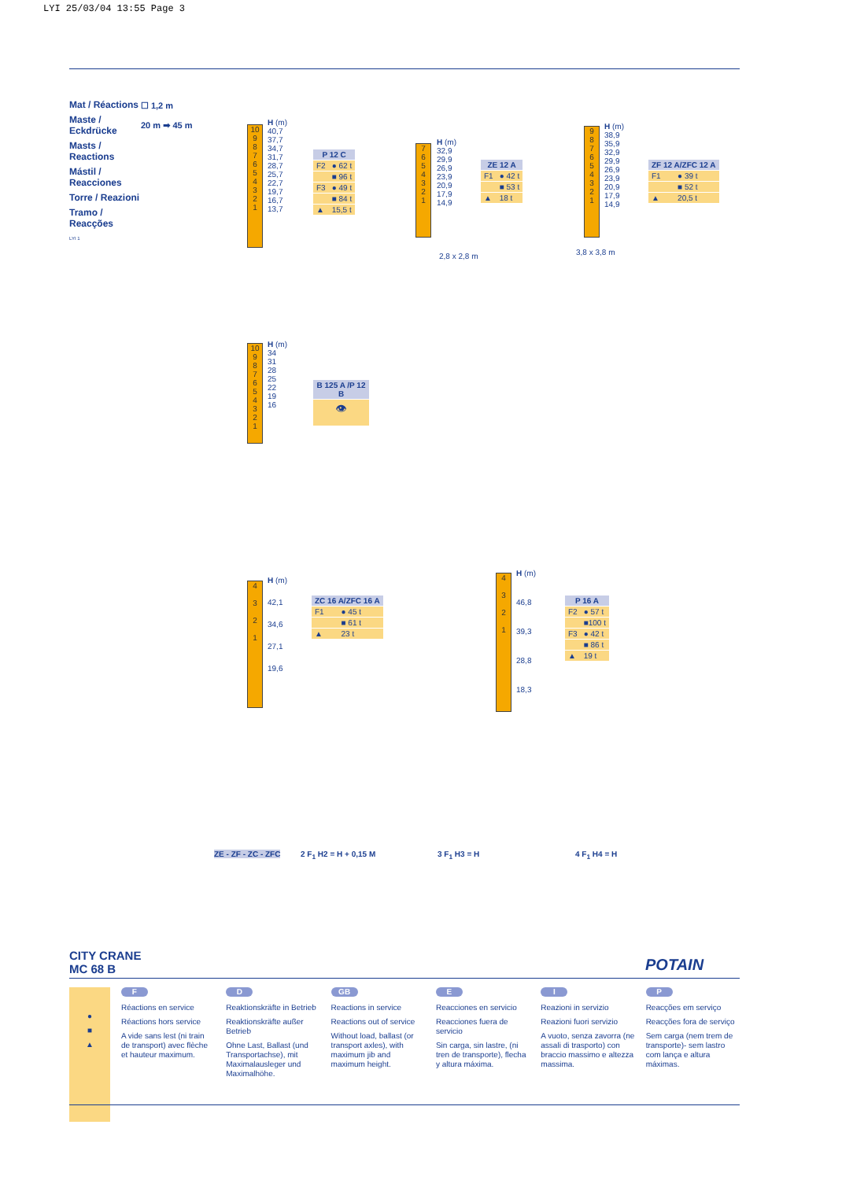LYI 25/03/04 13:55 Page 3
Mat / Réactions
Maste / Eckdrücke
Masts / Reactions
Mástil / Reacciones
Torre / Reazioni
Tramo / Reacções
LYI 1
☐ 1,2 m
20 m ➡ 45 m
10
9
8
7
6
5
4
3
2
1
H (m)
40,7
37,7
34,7
31,7
28,7
25,7
22,7
19,7
16,7
13,7
| P 12 C | |
| --- | --- |
| F2 | ● 62 t |
| | ■ 96 t |
| F3 | ● 49 t |
| | ■ 84 t |
| ▲ | 15,5 t |
7
6
5
4
3
2
1
H (m)
32,9
29,9
26,9
23,9
20,9
17,9
14,9
2,8 x 2,8 m
| ZE 12 A | |
| --- | --- |
| F1 | ● 42 t |
| | ■ 53 t |
| ▲ | 18 t |
9
8
7
6
5
4
3
2
1
H (m)
38,9
35,9
32,9
29,9
26,9
23,9
20,9
17,9
14,9
3,8 x 3,8 m
| ZF 12 A/ZFC 12 A | |
| --- | --- |
| F1 | ● 39 t |
| | ■ 52 t |
| ▲ | 20,5 t |
10
9
8
7
6
5
4
3
2
1
H (m)
34
31
28
25
22
19
16
| B 125 A /P 12 B |
| --- |
| 👁 |
4
3
2
1
H (m)
42,1
34,6
27,1
19,6
| ZC 16 A/ZFC 16 A | |
| --- | --- |
| F1 | ● 45 t |
| | ■ 61 t |
| ▲ | 23 t |
4
3
2
1
H (m)
46,8
39,3
28,8
18,3
| P 16 A | |
| --- | --- |
| F2 | ● 57 t |
| | ■100 t |
| F3 | ● 42 t |
| | ■ 86 t |
| ▲ | 19 t |
ZE - ZF - ZC - ZFC 2 F<sub>1</sub> H2 = H + 0,15 M 3 F<sub>1</sub> H3 = H 4 F<sub>1</sub> H4 = H
CITY CRANE
MC 68 B
POTAIN
●
■
▲
F
Réactions en service
Réactions hors service
A vide sans lest (ni train de transport) avec flèche et hauteur maximum.
D
Reaktionskräfte in Betrieb
Reaktionskräfte außer Betrieb
Ohne Last, Ballast (und Transportachse), mit Maximalausleger und Maximalhöhe.
GB
Reactions in service
Reactions out of service
Without load, ballast (or transport axles), with maximum jib and maximum height.
E
Reacciones en servicio
Reacciones fuera de servicio
Sin carga, sin lastre, (ni tren de transporte), flecha y altura máxima.
I
Reazioni in servizio
Reazioni fuori servizio
A vuoto, senza zavorra (ne assali di trasporto) con braccio massimo e altezza massima.
P
Reacções em serviço
Reacções fora de serviço
Sem carga (nem trem de transporte)- sem lastro com lança e altura máximas.